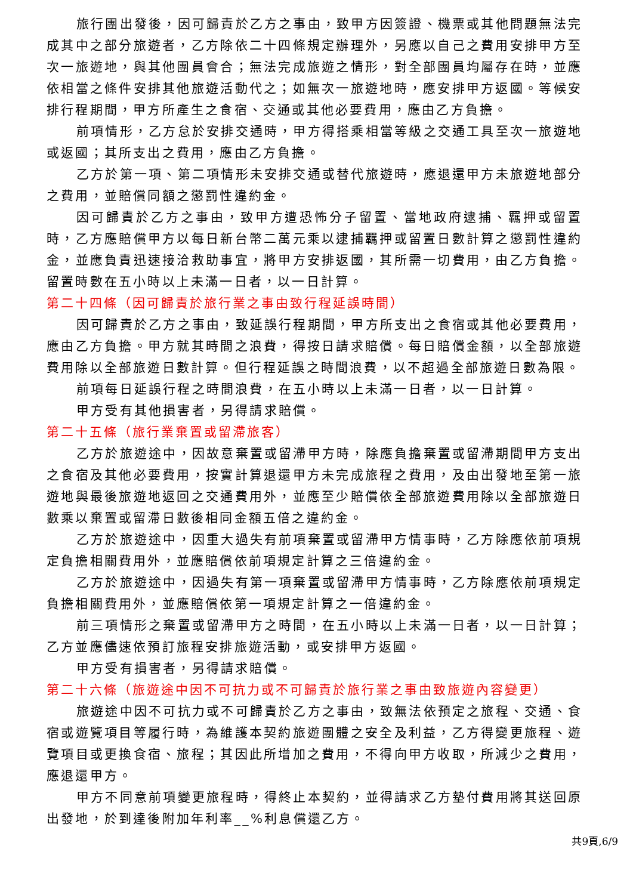旅行團出發後，因可歸責於乙方之事由，致甲方因簽證、機票或其他問題無法完成其中之部分旅遊者，乙方除依二十四條規定辦理外，另應以自己之費用安排甲方至次一旅遊地，與其他團員會合；無法完成旅遊之情形，對全部團員均屬存在時，並應依相當之條件安排其他旅遊活動代之；如無次一旅遊地時，應安排甲方返國。等候安排行程期間，甲方所產生之食宿、交通或其他必要費用，應由乙方負擔。
前項情形，乙方怠於安排交通時，甲方得搭乘相當等級之交通工具至次一旅遊地或返國；其所支出之費用，應由乙方負擔。
乙方於第一項、第二項情形未安排交通或替代旅遊時，應退還甲方未旅遊地部分之費用，並賠償同額之懲罰性違約金。
因可歸責於乙方之事由，致甲方遭恐怖分子留置、當地政府逮捕、羈押或留置時，乙方應賠償甲方以每日新台幣二萬元乘以逮捕羈押或留置日數計算之懲罰性違約金，並應負責迅速接洽救助事宜，將甲方安排返國，其所需一切費用，由乙方負擔。留置時數在五小時以上未滿一日者，以一日計算。
第二十四條（因可歸責於旅行業之事由致行程延誤時間）
因可歸責於乙方之事由，致延誤行程期間，甲方所支出之食宿或其他必要費用，應由乙方負擔。甲方就其時間之浪費，得按日請求賠償。每日賠償金額，以全部旅遊費用除以全部旅遊日數計算。但行程延誤之時間浪費，以不超過全部旅遊日數為限。
前項每日延誤行程之時間浪費，在五小時以上未滿一日者，以一日計算。
甲方受有其他損害者，另得請求賠償。
第二十五條（旅行業棄置或留滯旅客）
乙方於旅遊途中，因故意棄置或留滯甲方時，除應負擔棄置或留滯期間甲方支出之食宿及其他必要費用，按實計算退還甲方未完成旅程之費用，及由出發地至第一旅遊地與最後旅遊地返回之交通費用外，並應至少賠償依全部旅遊費用除以全部旅遊日數乘以棄置或留滯日數後相同金額五倍之違約金。
乙方於旅遊途中，因重大過失有前項棄置或留滯甲方情事時，乙方除應依前項規定負擔相關費用外，並應賠償依前項規定計算之三倍違約金。
乙方於旅遊途中，因過失有第一項棄置或留滯甲方情事時，乙方除應依前項規定負擔相關費用外，並應賠償依第一項規定計算之一倍違約金。
前三項情形之棄置或留滯甲方之時間，在五小時以上未滿一日者，以一日計算；乙方並應儘速依預訂旅程安排旅遊活動，或安排甲方返國。
甲方受有損害者，另得請求賠償。
第二十六條（旅遊途中因不可抗力或不可歸責於旅行業之事由致旅遊內容變更）
旅遊途中因不可抗力或不可歸責於乙方之事由，致無法依預定之旅程、交通、食宿或遊覽項目等履行時，為維護本契約旅遊團體之安全及利益，乙方得變更旅程、遊覽項目或更換食宿、旅程；其因此所增加之費用，不得向甲方收取，所減少之費用，應退還甲方。
甲方不同意前項變更旅程時，得終止本契約，並得請求乙方墊付費用將其送回原出發地，於到達後附加年利率__%利息償還乙方。
共9頁,6/9